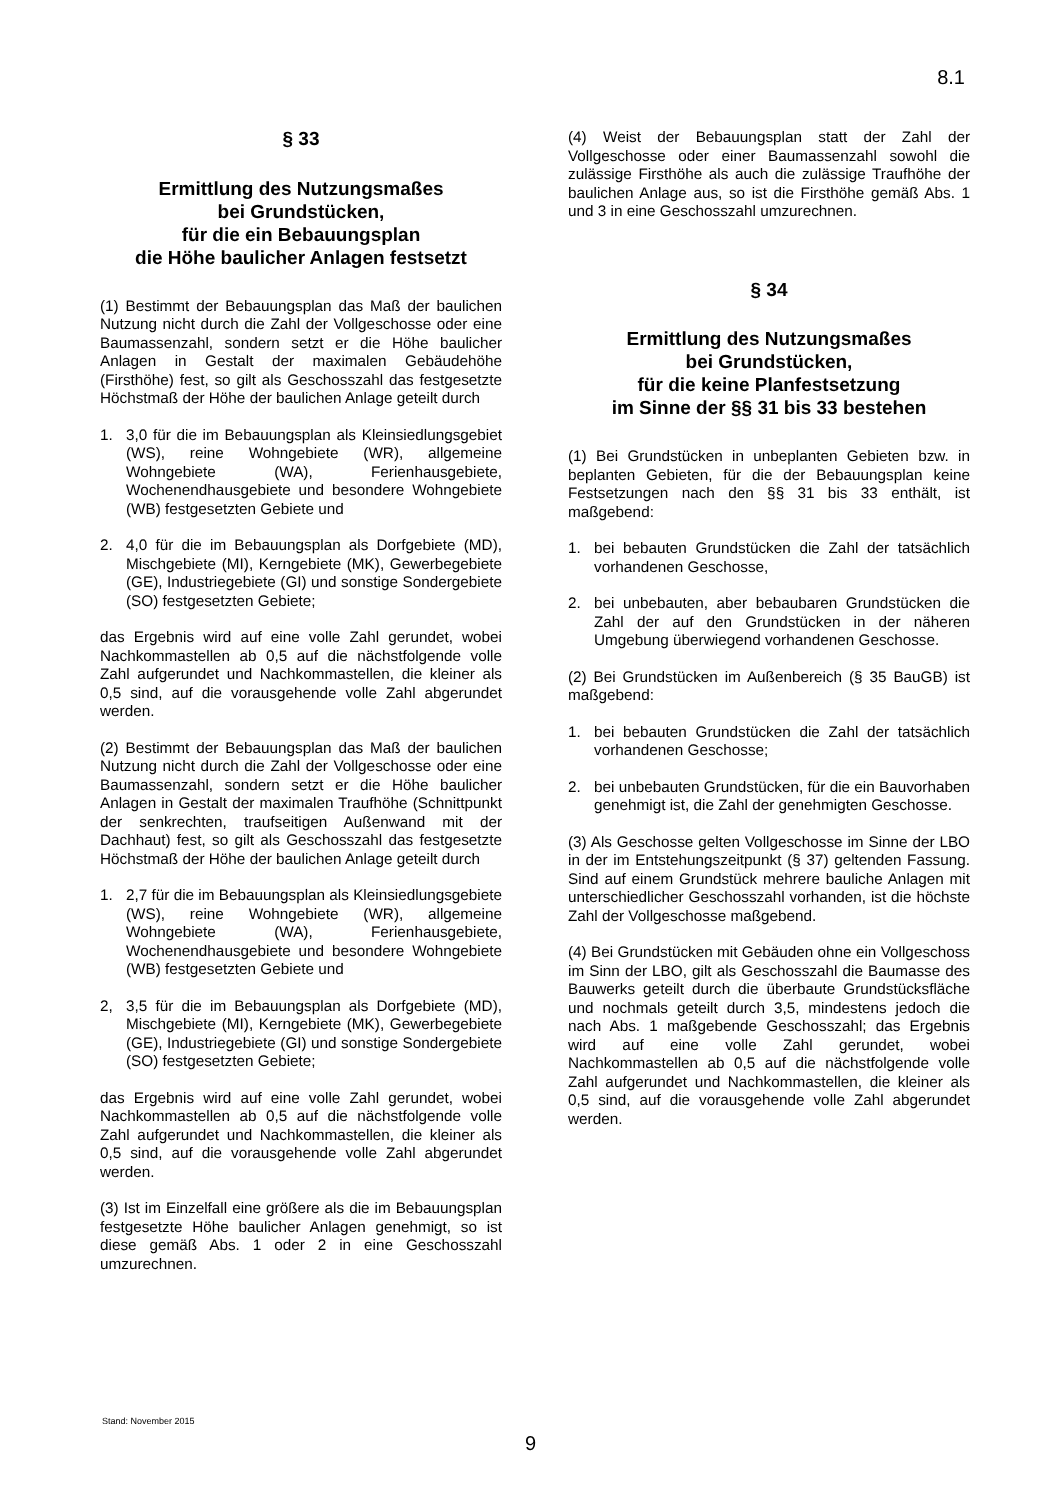8.1
§ 33
Ermittlung des Nutzungsmaßes
bei Grundstücken,
für die ein Bebauungsplan
die Höhe baulicher Anlagen festsetzt
(1) Bestimmt der Bebauungsplan das Maß der baulichen Nutzung nicht durch die Zahl der Vollgeschosse oder eine Baumassenzahl, sondern setzt er die Höhe baulicher Anlagen in Gestalt der maximalen Gebäudehöhe (Firsthöhe) fest, so gilt als Geschosszahl das festgesetzte Höchstmaß der Höhe der baulichen Anlage geteilt durch
1. 3,0 für die im Bebauungsplan als Kleinsiedlungsgebiet (WS), reine Wohngebiete (WR), allgemeine Wohngebiete (WA), Ferienhausgebiete, Wochenendhausgebiete und besondere Wohngebiete (WB) festgesetzten Gebiete und
2. 4,0 für die im Bebauungsplan als Dorfgebiete (MD), Mischgebiete (MI), Kerngebiete (MK), Gewerbegebiete (GE), Industriegebiete (GI) und sonstige Sondergebiete (SO) festgesetzten Gebiete;
das Ergebnis wird auf eine volle Zahl gerundet, wobei Nachkommastellen ab 0,5 auf die nächstfolgende volle Zahl aufgerundet und Nachkommastellen, die kleiner als 0,5 sind, auf die vorausgehende volle Zahl abgerundet werden.
(2) Bestimmt der Bebauungsplan das Maß der baulichen Nutzung nicht durch die Zahl der Vollgeschosse oder eine Baumassenzahl, sondern setzt er die Höhe baulicher Anlagen in Gestalt der maximalen Traufhöhe (Schnittpunkt der senkrechten, traufseitigen Außenwand mit der Dachhaut) fest, so gilt als Geschosszahl das festgesetzte Höchstmaß der Höhe der baulichen Anlage geteilt durch
1. 2,7 für die im Bebauungsplan als Kleinsiedlungsgebiete (WS), reine Wohngebiete (WR), allgemeine Wohngebiete (WA), Ferienhausgebiete, Wochenendhausgebiete und besondere Wohngebiete (WB) festgesetzten Gebiete und
2, 3,5 für die im Bebauungsplan als Dorfgebiete (MD), Mischgebiete (MI), Kerngebiete (MK), Gewerbegebiete (GE), Industriegebiete (GI) und sonstige Sondergebiete (SO) festgesetzten Gebiete;
das Ergebnis wird auf eine volle Zahl gerundet, wobei Nachkommastellen ab 0,5 auf die nächstfolgende volle Zahl aufgerundet und Nachkommastellen, die kleiner als 0,5 sind, auf die vorausgehende volle Zahl abgerundet werden.
(3) Ist im Einzelfall eine größere als die im Bebauungsplan festgesetzte Höhe baulicher Anlagen genehmigt, so ist diese gemäß Abs. 1 oder 2 in eine Geschosszahl umzurechnen.
(4) Weist der Bebauungsplan statt der Zahl der Vollgeschosse oder einer Baumassenzahl sowohl die zulässige Firsthöhe als auch die zulässige Traufhöhe der baulichen Anlage aus, so ist die Firsthöhe gemäß Abs. 1 und 3 in eine Geschosszahl umzurechnen.
§ 34
Ermittlung des Nutzungsmaßes
bei Grundstücken,
für die keine Planfestsetzung
im Sinne der §§ 31 bis 33 bestehen
(1) Bei Grundstücken in unbeplanten Gebieten bzw. in beplanten Gebieten, für die der Bebauungsplan keine Festsetzungen nach den §§ 31 bis 33 enthält, ist maßgebend:
1. bei bebauten Grundstücken die Zahl der tatsächlich vorhandenen Geschosse,
2. bei unbebauten, aber bebaubaren Grundstücken die Zahl der auf den Grundstücken in der näheren Umgebung überwiegend vorhandenen Geschosse.
(2) Bei Grundstücken im Außenbereich (§ 35 BauGB) ist maßgebend:
1. bei bebauten Grundstücken die Zahl der tatsächlich vorhandenen Geschosse;
2. bei unbebauten Grundstücken, für die ein Bauvorhaben genehmigt ist, die Zahl der genehmigten Geschosse.
(3) Als Geschosse gelten Vollgeschosse im Sinne der LBO in der im Entstehungszeitpunkt (§ 37) geltenden Fassung. Sind auf einem Grundstück mehrere bauliche Anlagen mit unterschiedlicher Geschosszahl vorhanden, ist die höchste Zahl der Vollgeschosse maßgebend.
(4) Bei Grundstücken mit Gebäuden ohne ein Vollgeschoss im Sinn der LBO, gilt als Geschosszahl die Baumasse des Bauwerks geteilt durch die überbaute Grundstücksfläche und nochmals geteilt durch 3,5, mindestens jedoch die nach Abs. 1 maßgebende Geschosszahl; das Ergebnis wird auf eine volle Zahl gerundet, wobei Nachkommastellen ab 0,5 auf die nächstfolgende volle Zahl aufgerundet und Nachkommastellen, die kleiner als 0,5 sind, auf die vorausgehende volle Zahl abgerundet werden.
Stand: November 2015
9